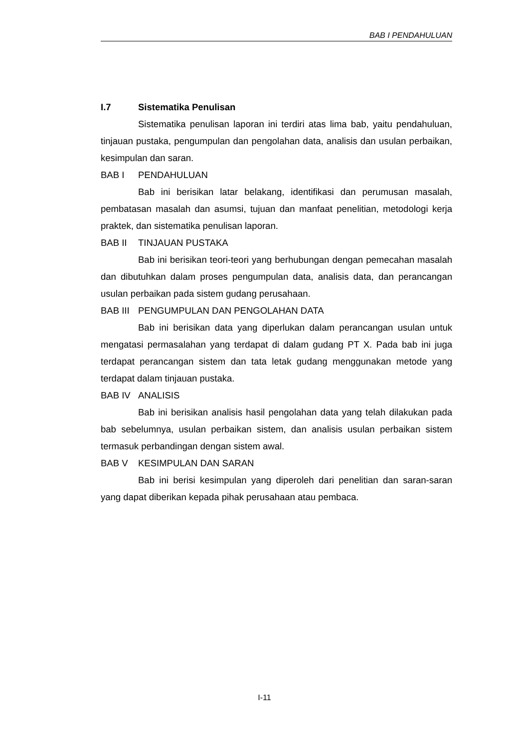BAB I PENDAHULUAN
I.7 Sistematika Penulisan
Sistematika penulisan laporan ini terdiri atas lima bab, yaitu pendahuluan, tinjauan pustaka, pengumpulan dan pengolahan data, analisis dan usulan perbaikan, kesimpulan dan saran.
BAB I PENDAHULUAN
Bab ini berisikan latar belakang, identifikasi dan perumusan masalah, pembatasan masalah dan asumsi, tujuan dan manfaat penelitian, metodologi kerja praktek, dan sistematika penulisan laporan.
BAB II TINJAUAN PUSTAKA
Bab ini berisikan teori-teori yang berhubungan dengan pemecahan masalah dan dibutuhkan dalam proses pengumpulan data, analisis data, dan perancangan usulan perbaikan pada sistem gudang perusahaan.
BAB III PENGUMPULAN DAN PENGOLAHAN DATA
Bab ini berisikan data yang diperlukan dalam perancangan usulan untuk mengatasi permasalahan yang terdapat di dalam gudang PT X. Pada bab ini juga terdapat perancangan sistem dan tata letak gudang menggunakan metode yang terdapat dalam tinjauan pustaka.
BAB IV ANALISIS
Bab ini berisikan analisis hasil pengolahan data yang telah dilakukan pada bab sebelumnya, usulan perbaikan sistem, dan analisis usulan perbaikan sistem termasuk perbandingan dengan sistem awal.
BAB V KESIMPULAN DAN SARAN
Bab ini berisi kesimpulan yang diperoleh dari penelitian dan saran-saran yang dapat diberikan kepada pihak perusahaan atau pembaca.
I-11